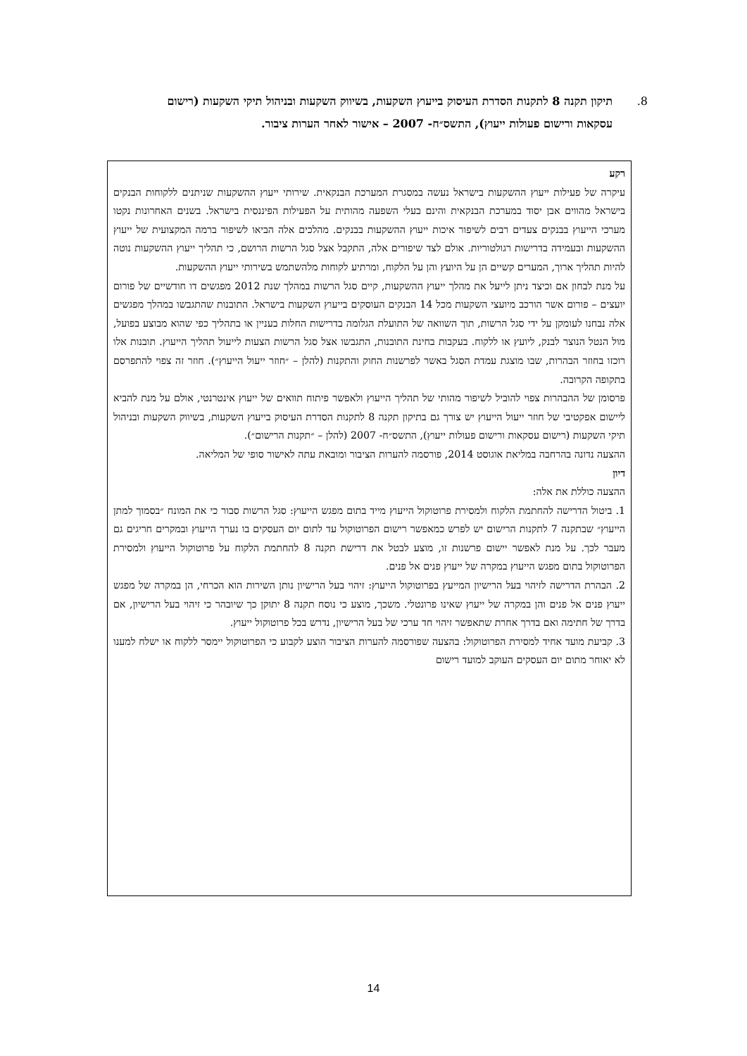8. תיקון תקנה 8 לתקנות הסדרת העיסוק בייעוץ השקעות, בשיווק השקעות ובניהול תיקי השקעות (רישום עסקאות ורישום פעולות ייעוץ), התשס״ח- 2007 – אישור לאחר הערות ציבור.
רקע
עיקרה של פעילות ייעוץ ההשקעות בישראל נעשה במסגרת המערכת הבנקאית. שירותי ייעוץ ההשקעות שניתנים ללקוחות הבנקים בישראל מהווים אבן יסוד במערכת הבנקאית והינם בעלי השפעה מהותית על הפעילות הפיננסית בישראל. בשנים האחרונות נקטו מערכי הייעוץ בבנקים צעדים רבים לשיפור איכות ייעוץ ההשקעות בבנקים. מהלכים אלה הביאו לשיפור ברמה המקצועית של ייעוץ ההשקעות ובעמידה בדרישות רגולטוריות. אולם לצד שיפורים אלה, התקבל אצל סגל הרשות הרושם, כי תהליך ייעוץ ההשקעות נוטה להיות תהליך ארוך, המערים קשיים הן על היועץ והן על הלקוח, ומרתיע לקוחות מלהשתמש בשירותי ייעוץ ההשקעות.
על מנת לבחון אם וכיצד ניתן לייעל את מהלך ייעוץ ההשקעות, קיים סגל הרשות במהלך שנת 2012 מפגשים דו חודשיים של פורום יועצים – פורום אשר הורכב מיועצי השקעות מכל 14 הבנקים העוסקים בייעוץ השקעות בישראל. התובנות שהתגבשו במהלך מפגשים אלה נבחנו לעומקן על ידי סגל הרשות, תוך השוואה של התועלת הגלומה בדרישות החלות בעניין או בתהליך כפי שהוא מבוצע בפועל, מול הנטל הנוצר לבנק, ליועץ או ללקוח. בעקבות בחינת התובנות, התגבשו אצל סגל הרשות הצעות לייעול תהליך הייעוץ. תובנות אלו רוכזו בחוזר הבהרות, שבו מוצגת עמדת הסגל באשר לפרשנות החוק והתקנות (להלן – ״חוזר ייעול הייעוץ״). חוזר זה צפוי להתפרסם בתקופה הקרובה.
פרסומן של ההבהרות צפוי להוביל לשיפור מהותי של תהליך הייעוץ ולאפשר פיתוח תוואים של ייעוץ אינטרנטי, אולם על מנת להביא ליישום אפקטיבי של חוזר ייעול הייעוץ יש צורך גם בתיקון תקנה 8 לתקנות הסדרת העיסוק בייעוץ השקעות, בשיווק השקעות ובניהול תיקי השקעות (רישום עסקאות ורישום פעולות ייעוץ), התשס״ח- 2007 (להלן – ״תקנות הרישום״).
ההצעה נדונה בהרחבה במליאת אוגוסט 2014, פורסמה להערות הציבור ומובאת עתה לאישור סופי של המליאה.
דיון
ההצעה כוללת את אלה:
1. ביטול הדרישה להחתמת הלקוח ולמסירת פרוטוקול הייעוץ מייד בתום מפגש הייעוץ: סגל הרשות סבור כי את המונח ״בסמוך למתן הייעוץ״ שבתקנה 7 לתקנות הרישום יש לפרש כמאפשר רישום הפרוטוקול עד לתום יום העסקים בו נערך הייעוץ ובמקרים חריגים גם מעבר לכך. על מנת לאפשר יישום פרשנות זו, מוצע לבטל את דרישת תקנה 8 להחתמת הלקוח על פרוטוקול הייעוץ ולמסירת הפרוטוקול בתום מפגש הייעוץ במקרה של ייעוץ פנים אל פנים.
2. הבהרת הדרישה לזיהוי בעל הרישיון המייעץ בפרוטוקול הייעוץ: זיהוי בעל הרישיון נותן השירות הוא הכרחי, הן במקרה של מפגש ייעוץ פנים אל פנים והן במקרה של ייעוץ שאינו פרונטלי. משכך, מוצע כי נוסח תקנה 8 יתוקן כך שיובהר כי זיהוי בעל הרישיון, אם בדרך של חתימה ואם בדרך אחרת שתאפשר זיהוי חד ערכי של בעל הרישיון, נדרש בכל פרוטוקול ייעוץ.
3. קביעת מועד אחיד למסירת הפרוטוקול: בהצעה שפורסמה להערות הציבור הוצע לקבוע כי הפרוטוקול יימסר ללקוח או ישלח למענו לא יאוחר מתום יום העסקים העוקב למועד רישום
14